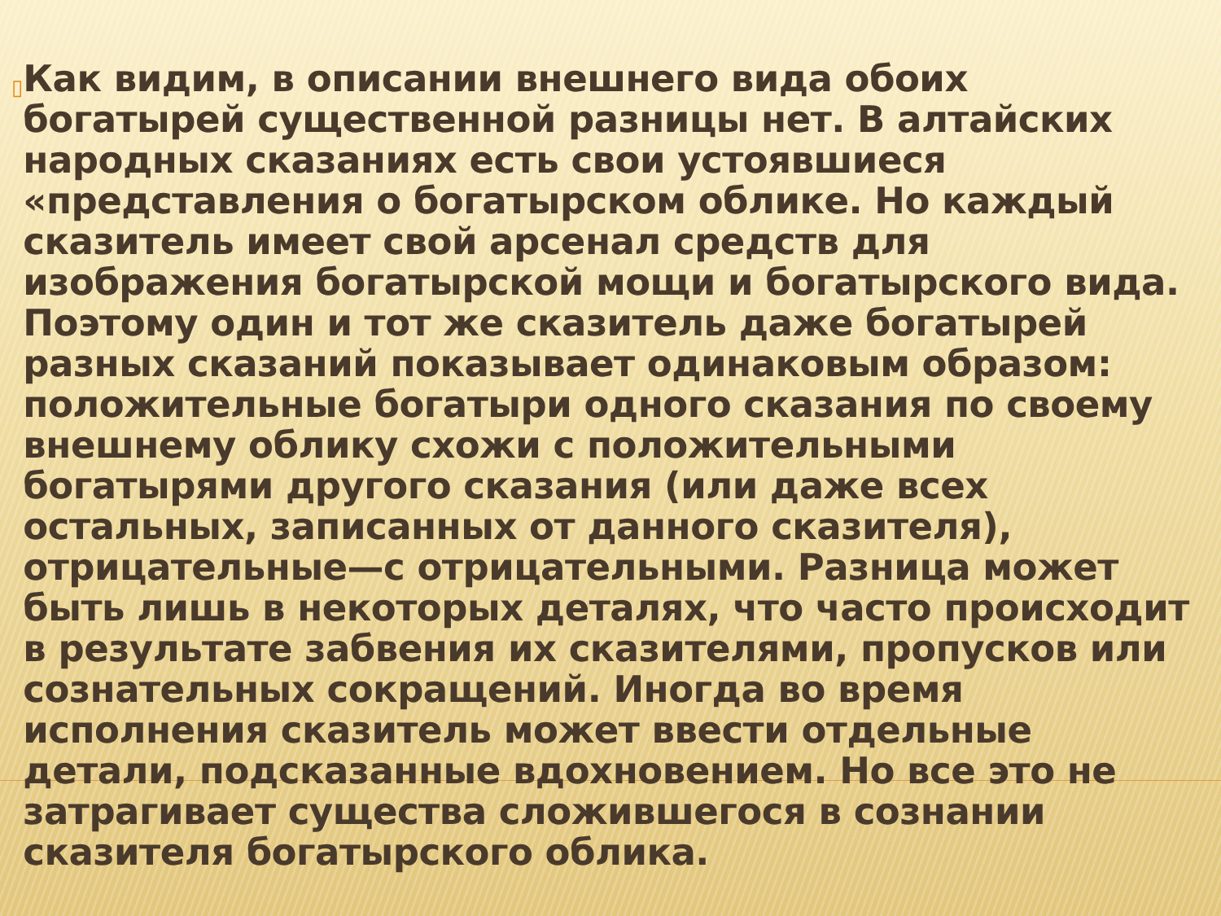▯
Как видим, в описании внешнего вида обоих богатырей существенной разницы нет. В алтайских народных сказаниях есть свои устоявшиеся «представления о богатырском облике. Но каждый сказитель имеет свой арсенал средств для изображения богатырской мощи и богатырского вида. Поэтому один и тот же сказитель даже богатырей разных сказаний показывает одинаковым образом: положительные богатыри одного сказания по своему внешнему облику схожи с положительными богатырями другого сказания (или даже всех остальных, записанных от данного сказителя), отрицательные—с отрицательными. Разница может быть лишь в некоторых деталях, что часто происходит в результате забвения их сказителями, пропусков или сознательных сокращений. Иногда во время исполнения сказитель может ввести отдельные детали, подсказанные вдохновением. Но все это не затрагивает существа сложившегося в сознании сказителя богатырского облика.